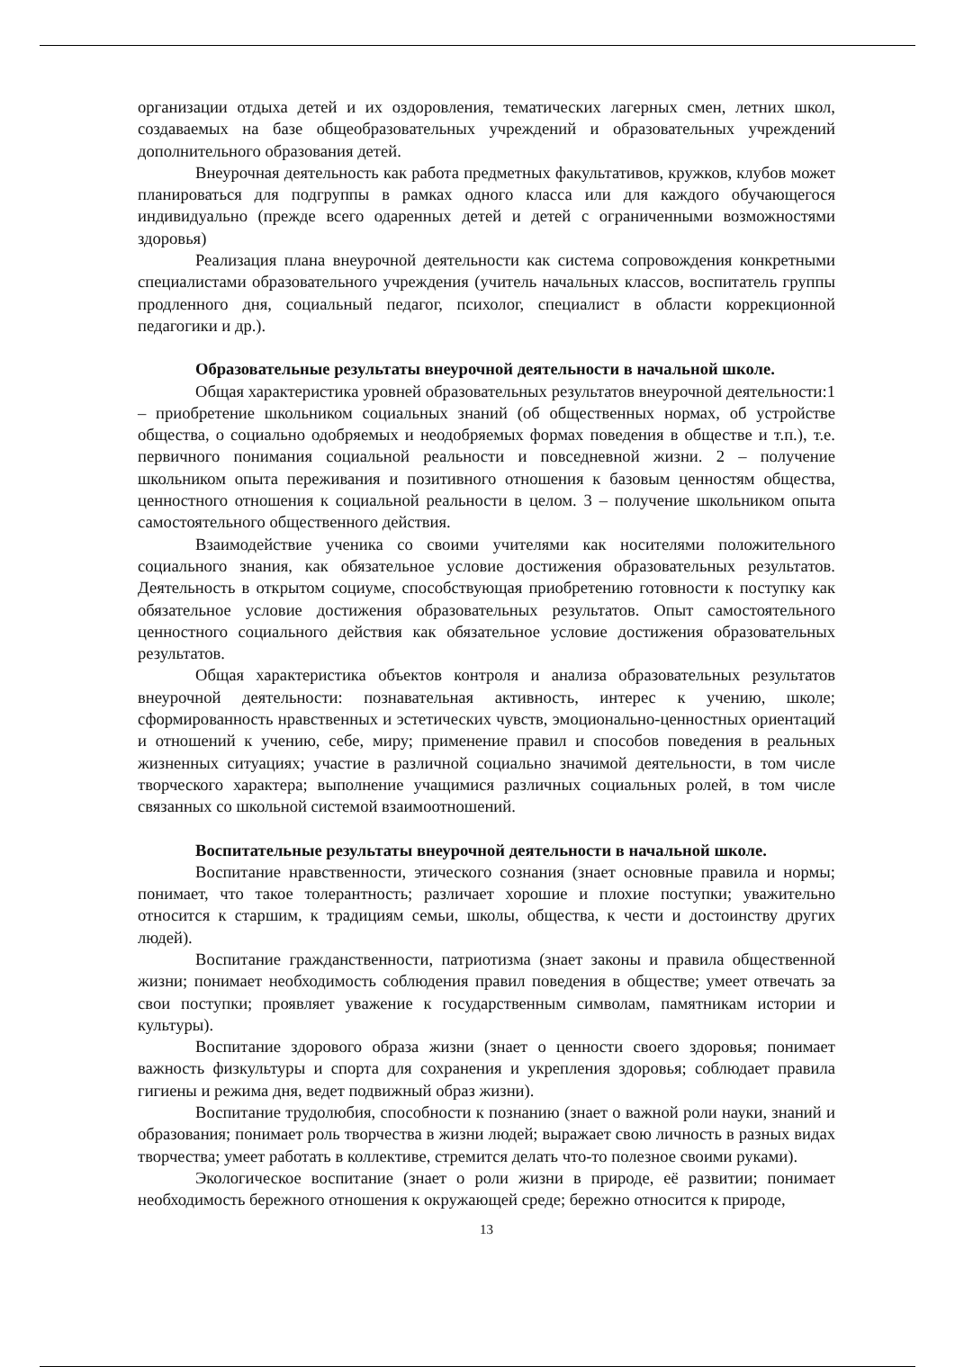организации отдыха детей и их оздоровления, тематических лагерных смен, летних школ, создаваемых на базе общеобразовательных учреждений и образовательных учреждений дополнительного образования детей.
Внеурочная деятельность как работа предметных факультативов, кружков, клубов может планироваться для подгруппы в рамках одного класса или для каждого обучающегося индивидуально (прежде всего одаренных детей и детей с ограниченными возможностями здоровья)
Реализация плана внеурочной деятельности как система сопровождения конкретными специалистами образовательного учреждения (учитель начальных классов, воспитатель группы продленного дня, социальный педагог, психолог, специалист в области коррекционной педагогики и др.).
Образовательные результаты внеурочной деятельности в начальной школе.
Общая характеристика уровней образовательных результатов внеурочной деятельности:1 – приобретение школьником социальных знаний (об общественных нормах, об устройстве общества, о социально одобряемых и неодобряемых формах поведения в обществе и т.п.), т.е. первичного понимания социальной реальности и повседневной жизни. 2 – получение школьником опыта переживания и позитивного отношения к базовым ценностям общества, ценностного отношения к социальной реальности в целом. 3 – получение школьником опыта самостоятельного общественного действия.
Взаимодействие ученика со своими учителями как носителями положительного социального знания, как обязательное условие достижения образовательных результатов. Деятельность в открытом социуме, способствующая приобретению готовности к поступку как обязательное условие достижения образовательных результатов. Опыт самостоятельного ценностного социального действия как обязательное условие достижения образовательных результатов.
Общая характеристика объектов контроля и анализа образовательных результатов внеурочной деятельности: познавательная активность, интерес к учению, школе; сформированность нравственных и эстетических чувств, эмоционально-ценностных ориентаций и отношений к учению, себе, миру; применение правил и способов поведения в реальных жизненных ситуациях; участие в различной социально значимой деятельности, в том числе творческого характера; выполнение учащимися различных социальных ролей, в том числе связанных со школьной системой взаимоотношений.
Воспитательные результаты внеурочной деятельности в начальной школе.
Воспитание нравственности, этического сознания (знает основные правила и нормы; понимает, что такое толерантность; различает хорошие и плохие поступки; уважительно относится к старшим, к традициям семьи, школы, общества, к чести и достоинству других людей).
Воспитание гражданственности, патриотизма (знает законы и правила общественной жизни; понимает необходимость соблюдения правил поведения в обществе; умеет отвечать за свои поступки; проявляет уважение к государственным символам, памятникам истории и культуры).
Воспитание здорового образа жизни (знает о ценности своего здоровья; понимает важность физкультуры и спорта для сохранения и укрепления здоровья; соблюдает правила гигиены и режима дня, ведет подвижный образ жизни).
Воспитание трудолюбия, способности к познанию (знает о важной роли науки, знаний и образования; понимает роль творчества в жизни людей; выражает свою личность в разных видах творчества; умеет работать в коллективе, стремится делать что-то полезное своими руками).
Экологическое воспитание (знает о роли жизни в природе, её развитии; понимает необходимость бережного отношения к окружающей среде; бережно относится к природе,
13